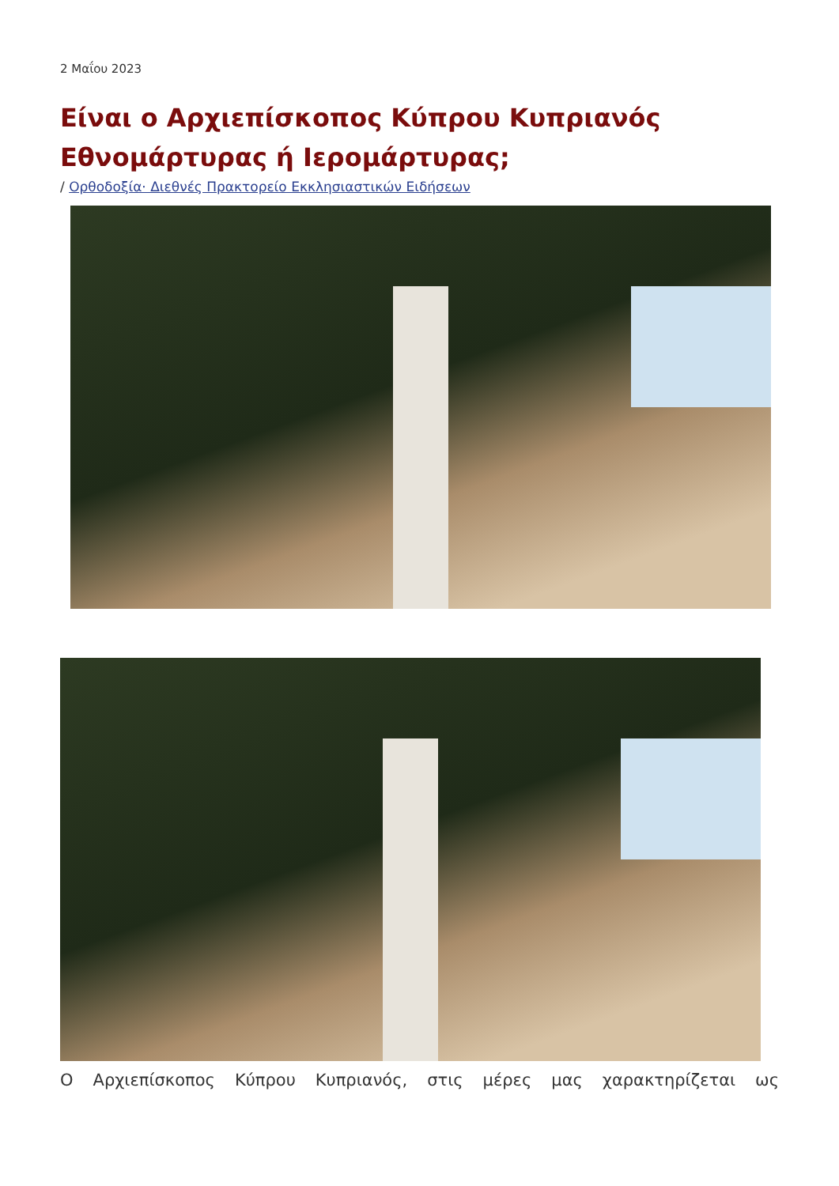2 Μαΐου 2023
Είναι ο Αρχιεπίσκοπος Κύπρου Κυπριανός Εθνομάρτυρας ή Ιερομάρτυρας;
/ Ορθοδοξία· Διεθνές Πρακτορείο Εκκλησιαστικών Ειδήσεων
Ο Αρχιεπίσκοπος Κύπρου Κυπριανός, στις μέρες μας χαρακτηρίζεται ως